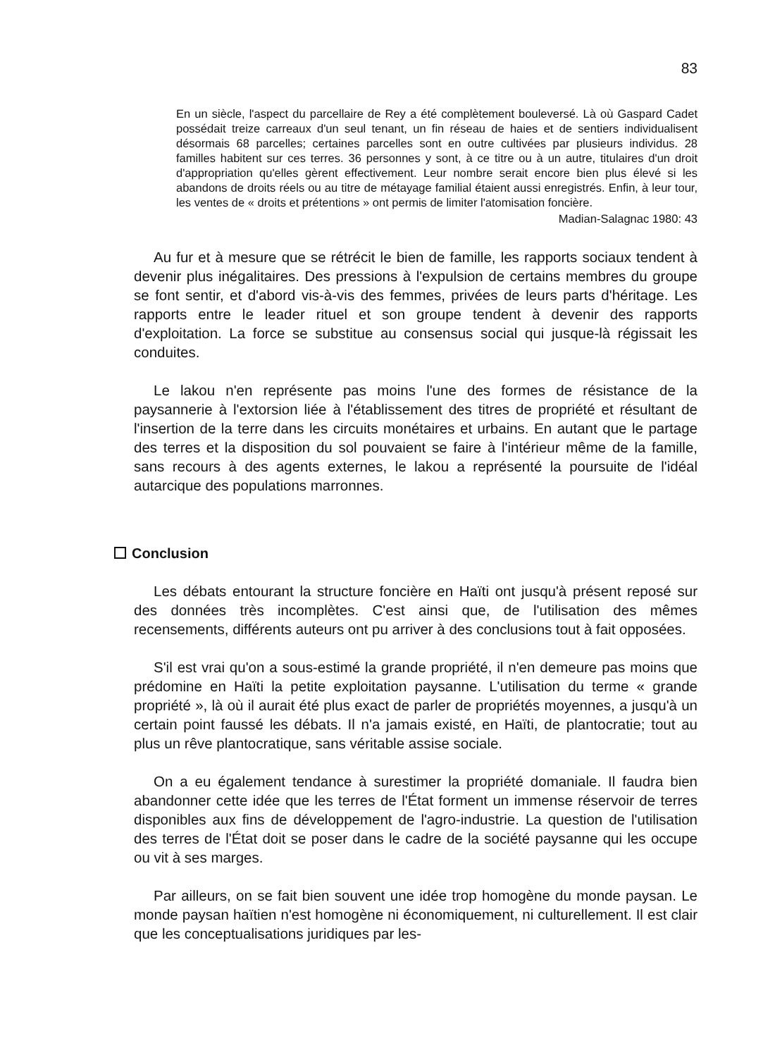83
En un siècle, l'aspect du parcellaire de Rey a été complètement bouleversé. Là où Gaspard Cadet possédait treize carreaux d'un seul tenant, un fin réseau de haies et de sentiers individualisent désormais 68 parcelles; certaines parcelles sont en outre cultivées par plusieurs individus. 28 familles habitent sur ces terres. 36 personnes y sont, à ce titre ou à un autre, titulaires d'un droit d'appropriation qu'elles gèrent effectivement. Leur nombre serait encore bien plus élevé si les abandons de droits réels ou au titre de métayage familial étaient aussi enregistrés. Enfin, à leur tour, les ventes de « droits et prétentions » ont permis de limiter l'atomisation foncière.
Madian-Salagnac 1980: 43
Au fur et à mesure que se rétrécit le bien de famille, les rapports sociaux tendent à devenir plus inégalitaires. Des pressions à l'expulsion de certains membres du groupe se font sentir, et d'abord vis-à-vis des femmes, privées de leurs parts d'héritage. Les rapports entre le leader rituel et son groupe tendent à devenir des rapports d'exploitation. La force se substitue au consensus social qui jusque-là régissait les conduites.
Le lakou n'en représente pas moins l'une des formes de résistance de la paysannerie à l'extorsion liée à l'établissement des titres de propriété et résultant de l'insertion de la terre dans les circuits monétaires et urbains. En autant que le partage des terres et la disposition du sol pouvaient se faire à l'intérieur même de la famille, sans recours à des agents externes, le lakou a représenté la poursuite de l'idéal autarcique des populations marronnes.
Conclusion
Les débats entourant la structure foncière en Haïti ont jusqu'à présent reposé sur des données très incomplètes. C'est ainsi que, de l'utilisation des mêmes recensements, différents auteurs ont pu arriver à des conclusions tout à fait opposées.
S'il est vrai qu'on a sous-estimé la grande propriété, il n'en demeure pas moins que prédomine en Haïti la petite exploitation paysanne. L'utilisation du terme « grande propriété », là où il aurait été plus exact de parler de propriétés moyennes, a jusqu'à un certain point faussé les débats. Il n'a jamais existé, en Haïti, de plantocratie; tout au plus un rêve plantocratique, sans véritable assise sociale.
On a eu également tendance à surestimer la propriété domaniale. Il faudra bien abandonner cette idée que les terres de l'État forment un immense réservoir de terres disponibles aux fins de développement de l'agro-industrie. La question de l'utilisation des terres de l'État doit se poser dans le cadre de la société paysanne qui les occupe ou vit à ses marges.
Par ailleurs, on se fait bien souvent une idée trop homogène du monde paysan. Le monde paysan haïtien n'est homogène ni économiquement, ni culturellement. Il est clair que les conceptualisations juridiques par les-